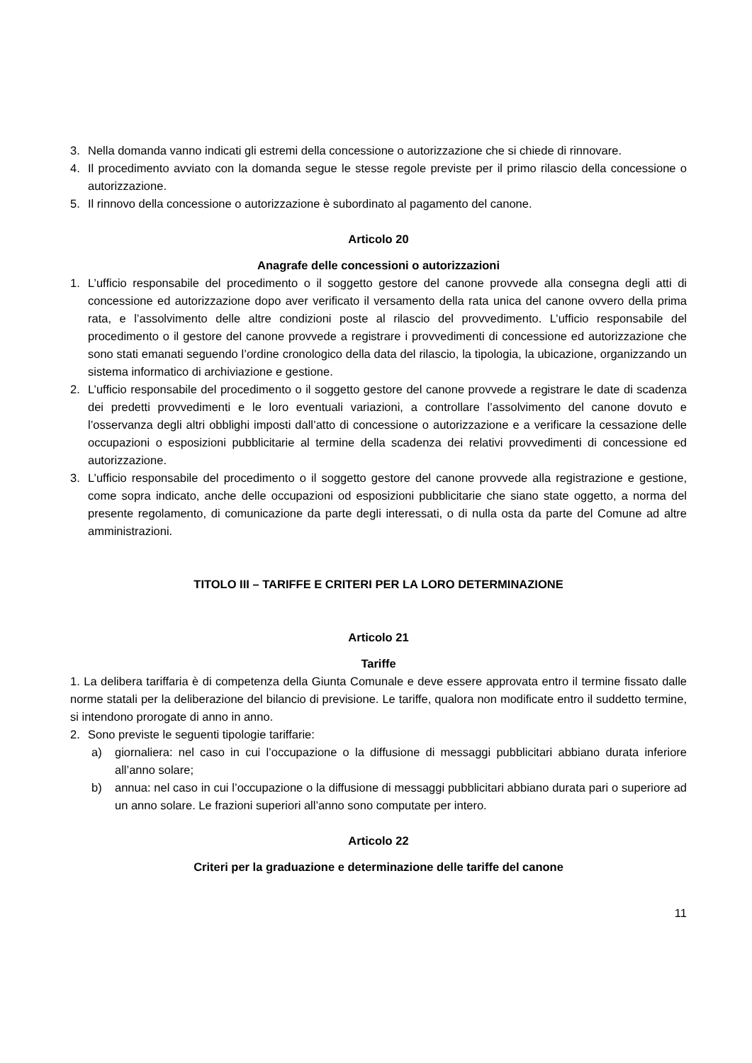3. Nella domanda vanno indicati gli estremi della concessione o autorizzazione che si chiede di rinnovare.
4. Il procedimento avviato con la domanda segue le stesse regole previste per il primo rilascio della concessione o autorizzazione.
5. Il rinnovo della concessione o autorizzazione è subordinato al pagamento del canone.
Articolo 20
Anagrafe delle concessioni o autorizzazioni
1. L’ufficio responsabile del procedimento o il soggetto gestore del canone provvede alla consegna degli atti di concessione ed autorizzazione dopo aver verificato il versamento della rata unica del canone ovvero della prima rata, e l’assolvimento delle altre condizioni poste al rilascio del provvedimento. L’ufficio responsabile del procedimento o il gestore del canone provvede a registrare i provvedimenti di concessione ed autorizzazione che sono stati emanati seguendo l’ordine cronologico della data del rilascio, la tipologia, la ubicazione, organizzando un sistema informatico di archiviazione e gestione.
2. L’ufficio responsabile del procedimento o il soggetto gestore del canone provvede a registrare le date di scadenza dei predetti provvedimenti e le loro eventuali variazioni, a controllare l’assolvimento del canone dovuto e l’osservanza degli altri obblighi imposti dall’atto di concessione o autorizzazione e a verificare la cessazione delle occupazioni o esposizioni pubblicitarie al termine della scadenza dei relativi provvedimenti di concessione ed autorizzazione.
3. L’ufficio responsabile del procedimento o il soggetto gestore del canone provvede alla registrazione e gestione, come sopra indicato, anche delle occupazioni od esposizioni pubblicitarie che siano state oggetto, a norma del presente regolamento, di comunicazione da parte degli interessati, o di nulla osta da parte del Comune ad altre amministrazioni.
TITOLO III – TARIFFE E CRITERI PER LA LORO DETERMINAZIONE
Articolo 21
Tariffe
1. La delibera tariffaria è di competenza della Giunta Comunale e deve essere approvata entro il termine fissato dalle norme statali per la deliberazione del bilancio di previsione. Le tariffe, qualora non modificate entro il suddetto termine, si intendono prorogate di anno in anno.
2. Sono previste le seguenti tipologie tariffarie:
a) giornaliera: nel caso in cui l’occupazione o la diffusione di messaggi pubblicitari abbiano durata inferiore all’anno solare;
b) annua: nel caso in cui l’occupazione o la diffusione di messaggi pubblicitari abbiano durata pari o superiore ad un anno solare. Le frazioni superiori all’anno sono computate per intero.
Articolo 22
Criteri per la graduazione e determinazione delle tariffe del canone
11